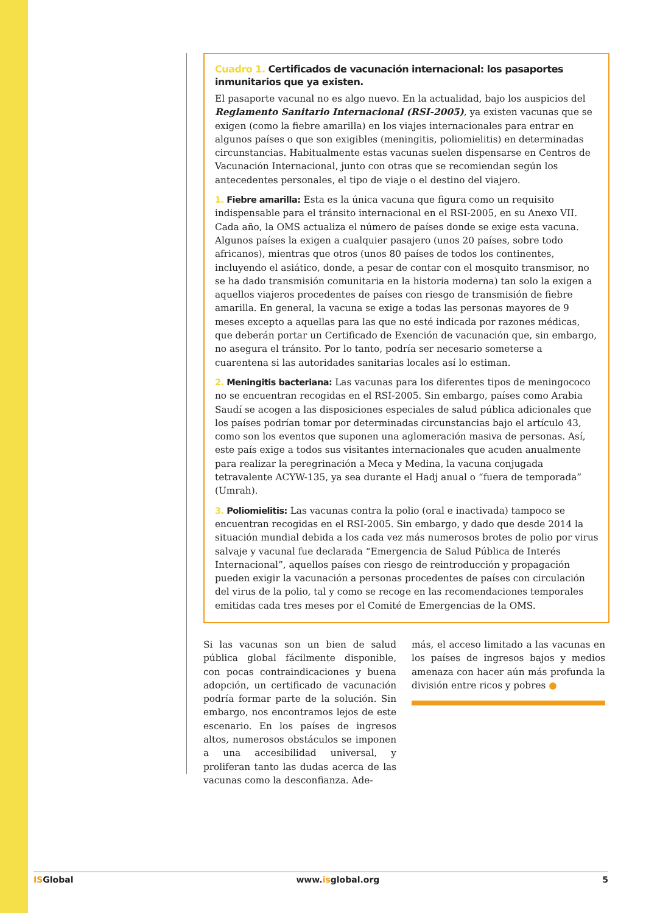Cuadro 1. Certificados de vacunación internacional: los pasaportes inmunitarios que ya existen.
El pasaporte vacunal no es algo nuevo. En la actualidad, bajo los auspicios del Reglamento Sanitario Internacional (RSI-2005), ya existen vacunas que se exigen (como la fiebre amarilla) en los viajes internacionales para entrar en algunos países o que son exigibles (meningitis, poliomielitis) en determinadas circunstancias. Habitualmente estas vacunas suelen dispensarse en Centros de Vacunación Internacional, junto con otras que se recomiendan según los antecedentes personales, el tipo de viaje o el destino del viajero.
1. Fiebre amarilla: Esta es la única vacuna que figura como un requisito indispensable para el tránsito internacional en el RSI-2005, en su Anexo VII. Cada año, la OMS actualiza el número de países donde se exige esta vacuna. Algunos países la exigen a cualquier pasajero (unos 20 países, sobre todo africanos), mientras que otros (unos 80 países de todos los continentes, incluyendo el asiático, donde, a pesar de contar con el mosquito transmisor, no se ha dado transmisión comunitaria en la historia moderna) tan solo la exigen a aquellos viajeros procedentes de países con riesgo de transmisión de fiebre amarilla. En general, la vacuna se exige a todas las personas mayores de 9 meses excepto a aquellas para las que no esté indicada por razones médicas, que deberán portar un Certificado de Exención de vacunación que, sin embargo, no asegura el tránsito. Por lo tanto, podría ser necesario someterse a cuarentena si las autoridades sanitarias locales así lo estiman.
2. Meningitis bacteriana: Las vacunas para los diferentes tipos de meningococo no se encuentran recogidas en el RSI-2005. Sin embargo, países como Arabia Saudí se acogen a las disposiciones especiales de salud pública adicionales que los países podrían tomar por determinadas circunstancias bajo el artículo 43, como son los eventos que suponen una aglomeración masiva de personas. Así, este país exige a todos sus visitantes internacionales que acuden anualmente para realizar la peregrinación a Meca y Medina, la vacuna conjugada tetravalente ACYW-135, ya sea durante el Hadj anual o “fuera de temporada” (Umrah).
3. Poliomielitis: Las vacunas contra la polio (oral e inactivada) tampoco se encuentran recogidas en el RSI-2005. Sin embargo, y dado que desde 2014 la situación mundial debida a los cada vez más numerosos brotes de polio por virus salvaje y vacunal fue declarada “Emergencia de Salud Pública de Interés Internacional”, aquellos países con riesgo de reintroducción y propagación pueden exigir la vacunación a personas procedentes de países con circulación del virus de la polio, tal y como se recoge en las recomendaciones temporales emitidas cada tres meses por el Comité de Emergencias de la OMS.
Si las vacunas son un bien de salud pública global fácilmente disponible, con pocas contraindicaciones y buena adopción, un certificado de vacunación podría formar parte de la solución. Sin embargo, nos encontramos lejos de este escenario. En los países de ingresos altos, numerosos obstáculos se imponen a una accesibilidad universal, y proliferan tanto las dudas acerca de las vacunas como la desconfianza. Ade-
más, el acceso limitado a las vacunas en los países de ingresos bajos y medios amenaza con hacer aún más profunda la división entre ricos y pobres ●
ISGlobal www.isglobal.org 5